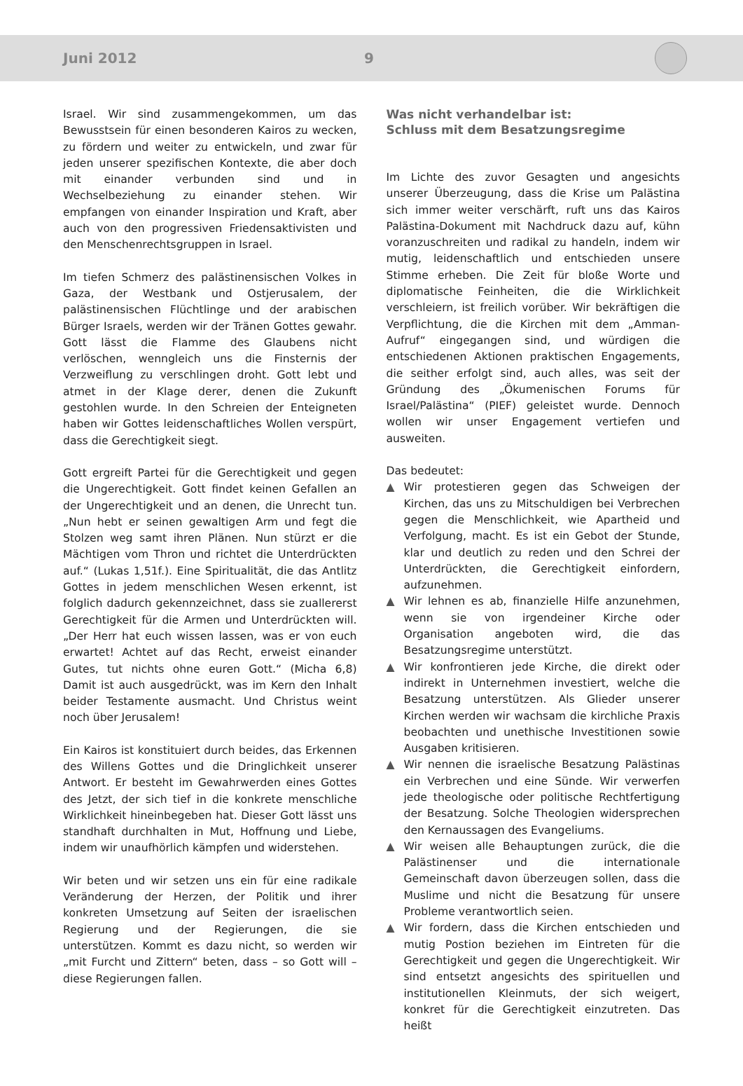Juni 2012 9
Israel. Wir sind zusammengekommen, um das Bewusstsein für einen besonderen Kairos zu wecken, zu fördern und weiter zu entwickeln, und zwar für jeden unserer spezifischen Kontexte, die aber doch mit einander verbunden sind und in Wechselbeziehung zu einander stehen. Wir empfangen von einander Inspiration und Kraft, aber auch von den progressiven Friedensaktivisten und den Menschenrechtsgruppen in Israel.
Im tiefen Schmerz des palästinensischen Volkes in Gaza, der Westbank und Ostjerusalem, der palästinensischen Flüchtlinge und der arabischen Bürger Israels, werden wir der Tränen Gottes gewahr. Gott lässt die Flamme des Glaubens nicht verlöschen, wenngleich uns die Finsternis der Verzweiflung zu verschlingen droht. Gott lebt und atmet in der Klage derer, denen die Zukunft gestohlen wurde. In den Schreien der Enteigneten haben wir Gottes leidenschaftliches Wollen verspürt, dass die Gerechtigkeit siegt.
Gott ergreift Partei für die Gerechtigkeit und gegen die Ungerechtigkeit. Gott findet keinen Gefallen an der Ungerechtigkeit und an denen, die Unrecht tun. „Nun hebt er seinen gewaltigen Arm und fegt die Stolzen weg samt ihren Plänen. Nun stürzt er die Mächtigen vom Thron und richtet die Unterdrückten auf.“ (Lukas 1,51f.). Eine Spiritualität, die das Antlitz Gottes in jedem menschlichen Wesen erkennt, ist folglich dadurch gekennzeichnet, dass sie zuallererst Gerechtigkeit für die Armen und Unterdrückten will. „Der Herr hat euch wissen lassen, was er von euch erwartet! Achtet auf das Recht, erweist einander Gutes, tut nichts ohne euren Gott.“ (Micha 6,8) Damit ist auch ausgedrückt, was im Kern den Inhalt beider Testamente ausmacht. Und Christus weint noch über Jerusalem!
Ein Kairos ist konstituiert durch beides, das Erkennen des Willens Gottes und die Dringlichkeit unserer Antwort. Er besteht im Gewahrwerden eines Gottes des Jetzt, der sich tief in die konkrete menschliche Wirklichkeit hineinbegeben hat. Dieser Gott lässt uns standhaft durchhalten in Mut, Hoffnung und Liebe, indem wir unaufhörlich kämpfen und widerstehen.
Wir beten und wir setzen uns ein für eine radikale Veränderung der Herzen, der Politik und ihrer konkreten Umsetzung auf Seiten der israelischen Regierung und der Regierungen, die sie unterstützen. Kommt es dazu nicht, so werden wir „mit Furcht und Zittern“ beten, dass – so Gott will – diese Regierungen fallen.
Was nicht verhandelbar ist:
Schluss mit dem Besatzungsregime
Im Lichte des zuvor Gesagten und angesichts unserer Überzeugung, dass die Krise um Palästina sich immer weiter verschärft, ruft uns das Kairos Palästina-Dokument mit Nachdruck dazu auf, kühn voranzuschreiten und radikal zu handeln, indem wir mutig, leidenschaftlich und entschieden unsere Stimme erheben. Die Zeit für bloße Worte und diplomatische Feinheiten, die die Wirklichkeit verschleiern, ist freilich vorüber. Wir bekräftigen die Verpflichtung, die die Kirchen mit dem „Amman-Aufruf“ eingegangen sind, und würdigen die entschiedenen Aktionen praktischen Engagements, die seither erfolgt sind, auch alles, was seit der Gründung des „Ökumenischen Forums für Israel/Palästina“ (PIEF) geleistet wurde. Dennoch wollen wir unser Engagement vertiefen und ausweiten.
Das bedeutet:
▲ Wir protestieren gegen das Schweigen der Kirchen, das uns zu Mitschuldigen bei Verbrechen gegen die Menschlichkeit, wie Apartheid und Verfolgung, macht. Es ist ein Gebot der Stunde, klar und deutlich zu reden und den Schrei der Unterdrückten, die Gerechtigkeit einfordern, aufzunehmen.
▲ Wir lehnen es ab, finanzielle Hilfe anzunehmen, wenn sie von irgendeiner Kirche oder Organisation angeboten wird, die das Besatzungsregime unterstützt.
▲ Wir konfrontieren jede Kirche, die direkt oder indirekt in Unternehmen investiert, welche die Besatzung unterstützen. Als Glieder unserer Kirchen werden wir wachsam die kirchliche Praxis beobachten und unethische Investitionen sowie Ausgaben kritisieren.
▲ Wir nennen die israelische Besatzung Palästinas ein Verbrechen und eine Sünde. Wir verwerfen jede theologische oder politische Rechtfertigung der Besatzung. Solche Theologien widersprechen den Kernaussagen des Evangeliums.
▲ Wir weisen alle Behauptungen zurück, die die Palästinenser und die internationale Gemeinschaft davon überzeugen sollen, dass die Muslime und nicht die Besatzung für unsere Probleme verantwortlich seien.
▲ Wir fordern, dass die Kirchen entschieden und mutig Postion beziehen im Eintreten für die Gerechtigkeit und gegen die Ungerechtigkeit. Wir sind entsetzt angesichts des spirituellen und institutionellen Kleinmuts, der sich weigert, konkret für die Gerechtigkeit einzutreten. Das heißt